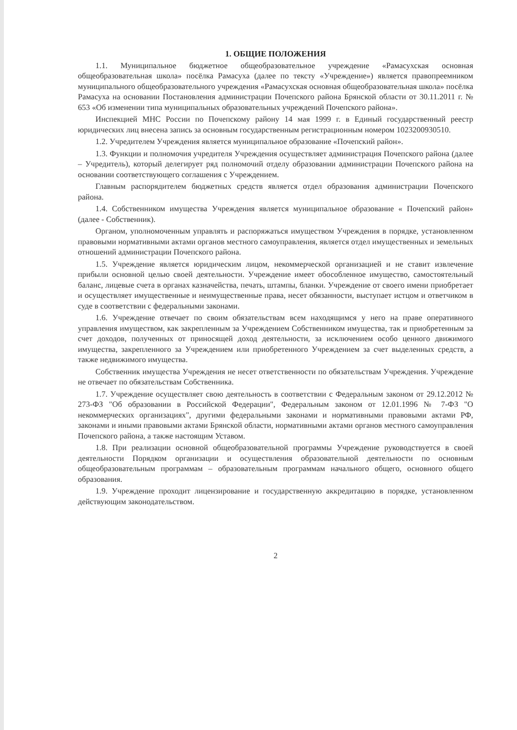1. ОБЩИЕ ПОЛОЖЕНИЯ
1.1. Муниципальное бюджетное общеобразовательное учреждение «Рамасухская основная общеобразовательная школа» посёлка Рамасуха (далее по тексту «Учреждение») является правопреемником муниципального общеобразовательного учреждения «Рамасухская основная общеобразовательная школа» посёлка Рамасуха на основании Постановления администрации Почепского района Брянской области от 30.11.2011 г. № 653 «Об изменении типа муниципальных образовательных учреждений Почепского района».
Инспекцией МНС России по Почепскому району 14 мая 1999 г. в Единый государственный реестр юридических лиц внесена запись за основным государственным регистрационным номером 1023200930510.
1.2. Учредителем Учреждения является муниципальное образование «Почепский район».
1.3. Функции и полномочия учредителя Учреждения осуществляет администрация Почепского района (далее – Учредитель), который делегирует ряд полномочий отделу образовании администрации Почепского района на основании соответствующего соглашения с Учреждением.
Главным распорядителем бюджетных средств является отдел образования администрации Почепского района.
1.4. Собственником имущества Учреждения является муниципальное образование « Почепский район» (далее - Собственник).
Органом, уполномоченным управлять и распоряжаться имуществом Учреждения в порядке, установленном правовыми нормативными актами органов местного самоуправления, является отдел имущественных и земельных отношений администрации Почепского района.
1.5. Учреждение является юридическим лицом, некоммерческой организацией и не ставит извлечение прибыли основной целью своей деятельности. Учреждение имеет обособленное имущество, самостоятельный баланс, лицевые счета в органах казначейства, печать, штампы, бланки. Учреждение от своего имени приобретает и осуществляет имущественные и неимущественные права, несет обязанности, выступает истцом и ответчиком в суде в соответствии с федеральными законами.
1.6. Учреждение отвечает по своим обязательствам всем находящимся у него на праве оперативного управления имуществом, как закрепленным за Учреждением Собственником имущества, так и приобретенным за счет доходов, полученных от приносящей доход деятельности, за исключением особо ценного движимого имущества, закрепленного за Учреждением или приобретенного Учреждением за счет выделенных средств, а также недвижимого имущества.
Собственник имущества Учреждения не несет ответственности по обязательствам Учреждения. Учреждение не отвечает по обязательствам Собственника.
1.7. Учреждение осуществляет свою деятельность в соответствии с Федеральным законом от 29.12.2012 № 273-ФЗ "Об образовании в Российской Федерации", Федеральным законом от 12.01.1996 № 7-ФЗ "О некоммерческих организациях", другими федеральными законами и нормативными правовыми актами РФ, законами и иными правовыми актами Брянской области, нормативными актами органов местного самоуправления Почепского района, а также настоящим Уставом.
1.8. При реализации основной общеобразовательной программы Учреждение руководствуется в своей деятельности Порядком организации и осуществления образовательной деятельности по основным общеобразовательным программам – образовательным программам начального общего, основного общего образования.
1.9. Учреждение проходит лицензирование и государственную аккредитацию в порядке, установленном действующим законодательством.
2